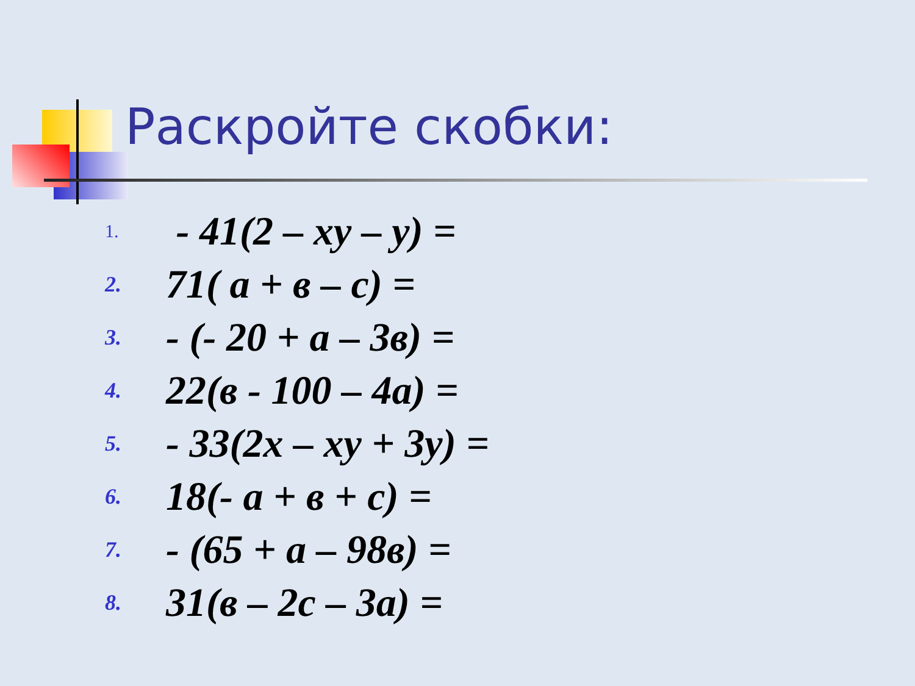Раскройте скобки:
1. - 41(2 – xy – y) =
2. 71( a + в – c) =
3. - (- 20 + a – 3в) =
4. 22(в - 100 – 4a) =
5. - 33(2x – xy + 3y) =
6. 18(- a + в + c) =
7. - (65 + a – 98в) =
8. 31(в – 2c – 3a) =